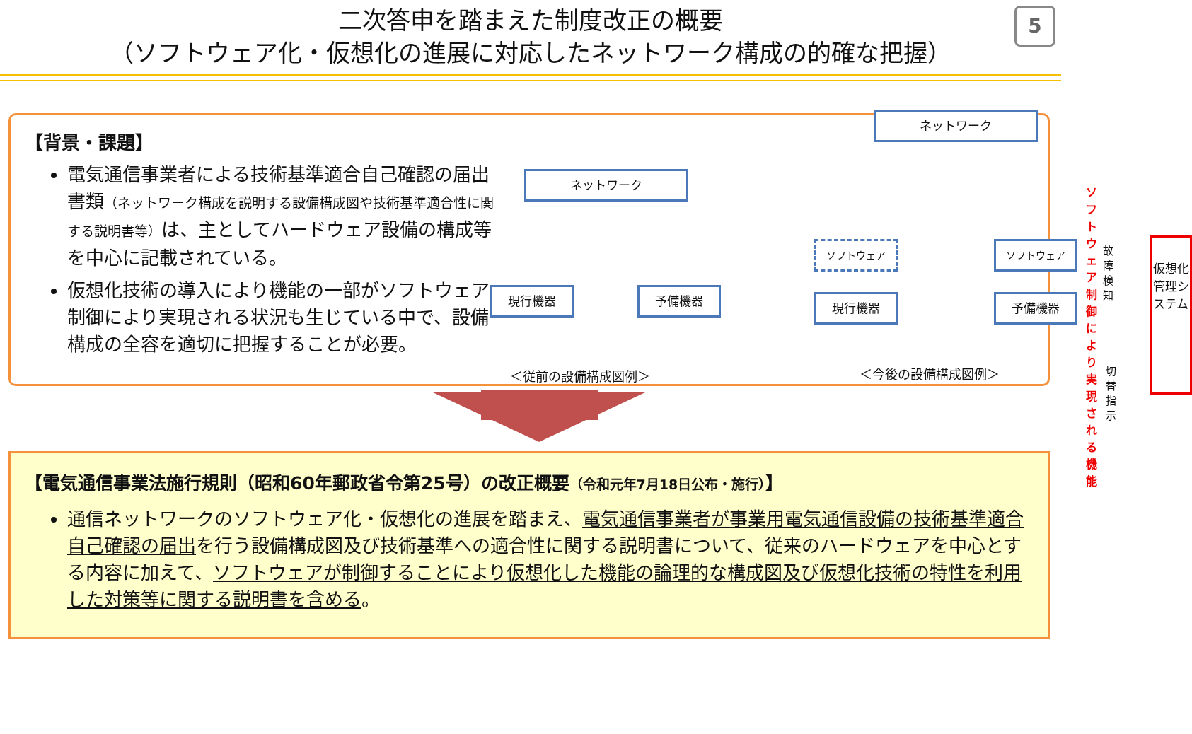二次答申を踏まえた制度改正の概要
（ソフトウェア化・仮想化の進展に対応したネットワーク構成の的確な把握）
5
【背景・課題】
電気通信事業者による技術基準適合自己確認の届出書類（ネットワーク構成を説明する設備構成図や技術基準適合性に関する説明書等）は、主としてハードウェア設備の構成等を中心に記載されている。
仮想化技術の導入により機能の一部がソフトウェア制御により実現される状況も生じている中で、設備構成の全容を適切に把握することが必要。
ネットワーク
現行機器 予備機器
＜従前の設備構成図例＞
ネットワーク
ソフトウェア
現行機器
ソフトウェア
予備機器
ソフトウェア制御に
より実現される機能
故障
検知
切替
指示
仮想化管理システム
＜今後の設備構成図例＞
【電気通信事業法施行規則（昭和60年郵政省令第25号）の改正概要（令和元年7月18日公布・施行）】
通信ネットワークのソフトウェア化・仮想化の進展を踏まえ、電気通信事業者が事業用電気通信設備の技術基準適合自己確認の届出を行う設備構成図及び技術基準への適合性に関する説明書について、従来のハードウェアを中心とする内容に加えて、ソフトウェアが制御することにより仮想化した機能の論理的な構成図及び仮想化技術の特性を利用した対策等に関する説明書を含める。